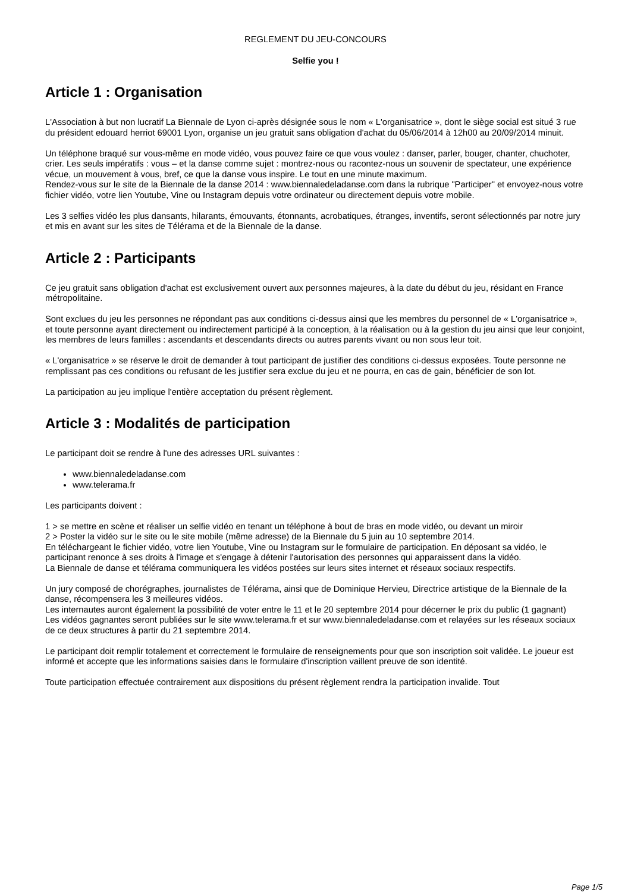REGLEMENT DU JEU-CONCOURS
Selfie you !
Article 1 : Organisation
L'Association à but non lucratif La Biennale de Lyon ci-après désignée sous le nom « L'organisatrice », dont le siège social est situé 3 rue du président edouard herriot 69001 Lyon, organise un jeu gratuit sans obligation d'achat du 05/06/2014 à 12h00 au 20/09/2014 minuit.
Un téléphone braqué sur vous-même en mode vidéo, vous pouvez faire ce que vous voulez : danser, parler, bouger, chanter, chuchoter, crier. Les seuls impératifs : vous – et la danse comme sujet : montrez-nous ou racontez-nous un souvenir de spectateur, une expérience vécue, un mouvement à vous, bref, ce que la danse vous inspire. Le tout en une minute maximum.
Rendez-vous sur le site de la Biennale de la danse 2014 : www.biennaledeladanse.com dans la rubrique "Participer" et envoyez-nous votre fichier vidéo, votre lien Youtube, Vine ou Instagram depuis votre ordinateur ou directement depuis votre mobile.
Les 3 selfies vidéo les plus dansants, hilarants, émouvants, étonnants, acrobatiques, étranges, inventifs, seront sélectionnés par notre jury et mis en avant sur les sites de Télérama et de la Biennale de la danse.
Article 2 : Participants
Ce jeu gratuit sans obligation d'achat est exclusivement ouvert aux personnes majeures, à la date du début du jeu, résidant en France métropolitaine.
Sont exclues du jeu les personnes ne répondant pas aux conditions ci-dessus ainsi que les membres du personnel de « L'organisatrice », et toute personne ayant directement ou indirectement participé à la conception, à la réalisation ou à la gestion du jeu ainsi que leur conjoint, les membres de leurs familles : ascendants et descendants directs ou autres parents vivant ou non sous leur toit.
« L'organisatrice » se réserve le droit de demander à tout participant de justifier des conditions ci-dessus exposées. Toute personne ne remplissant pas ces conditions ou refusant de les justifier sera exclue du jeu et ne pourra, en cas de gain, bénéficier de son lot.
La participation au jeu implique l'entière acceptation du présent règlement.
Article 3 : Modalités de participation
Le participant doit se rendre à l'une des adresses URL suivantes :
www.biennaledeladanse.com
www.telerama.fr
Les participants doivent :
1 > se mettre en scène et réaliser un selfie vidéo en tenant un téléphone à bout de bras en mode vidéo, ou devant un miroir
2 > Poster la vidéo sur le site ou le site mobile (même adresse) de la Biennale du 5 juin au 10 septembre 2014.
En téléchargeant le fichier vidéo, votre lien Youtube, Vine ou Instagram sur le formulaire de participation. En déposant sa vidéo, le participant renonce à ses droits à l'image et s'engage à détenir l'autorisation des personnes qui apparaissent dans la vidéo.
La Biennale de danse et télérama communiquera les vidéos postées sur leurs sites internet et réseaux sociaux respectifs.
Un jury composé de chorégraphes, journalistes de Télérama, ainsi que de Dominique Hervieu, Directrice artistique de la Biennale de la danse, récompensera les 3 meilleures vidéos.
Les internautes auront également la possibilité de voter entre le 11 et le 20 septembre 2014 pour décerner le prix du public (1 gagnant)
Les vidéos gagnantes seront publiées sur le site www.telerama.fr et sur www.biennaledeladanse.com et relayées sur les réseaux sociaux de ce deux structures à partir du 21 septembre 2014.
Le participant doit remplir totalement et correctement le formulaire de renseignements pour que son inscription soit validée. Le joueur est informé et accepte que les informations saisies dans le formulaire d'inscription vaillent preuve de son identité.
Toute participation effectuée contrairement aux dispositions du présent règlement rendra la participation invalide. Tout
Page 1/5